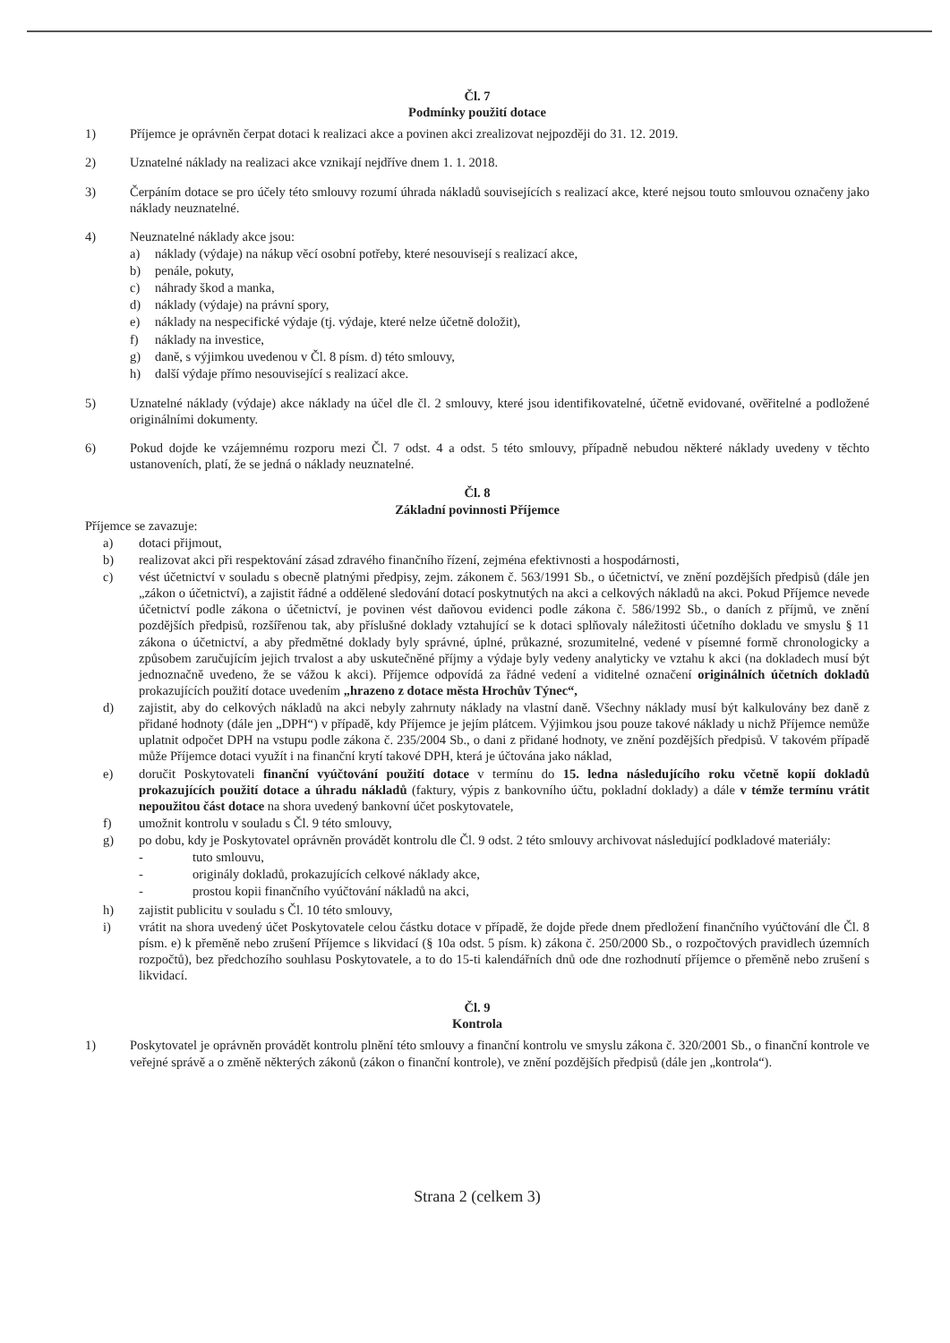Čl. 7
Podmínky použití dotace
1) Příjemce je oprávněn čerpat dotaci k realizaci akce a povinen akci zrealizovat nejpozději do 31. 12. 2019.
2) Uznatelné náklady na realizaci akce vznikají nejdříve dnem 1. 1. 2018.
3) Čerpáním dotace se pro účely této smlouvy rozumí úhrada nákladů souvisejících s realizací akce, které nejsou touto smlouvou označeny jako náklady neuznatelné.
4) Neuznatelné náklady akce jsou:
a) náklady (výdaje) na nákup věcí osobní potřeby, které nesouvisejí s realizací akce,
b) penále, pokuty,
c) náhrady škod a manka,
d) náklady (výdaje) na právní spory,
e) náklady na nespecifické výdaje (tj. výdaje, které nelze účetně doložit),
f) náklady na investice,
g) daně, s výjimkou uvedenou v Čl. 8 písm. d) této smlouvy,
h) další výdaje přímo nesouvisející s realizací akce.
5) Uznatelné náklady (výdaje) akce náklady na účel dle čl. 2 smlouvy, které jsou identifikovatelné, účetně evidované, ověřitelné a podložené originálními dokumenty.
6) Pokud dojde ke vzájemnému rozporu mezi Čl. 7 odst. 4 a odst. 5 této smlouvy, případně nebudou některé náklady uvedeny v těchto ustanoveních, platí, že se jedná o náklady neuznatelné.
Čl. 8
Základní povinnosti Příjemce
Příjemce se zavazuje:
a) dotaci přijmout,
b) realizovat akci při respektování zásad zdravého finančního řízení, zejména efektivnosti a hospodárnosti,
c) vést účetnictví v souladu s obecně platnými předpisy, zejm. zákonem č. 563/1991 Sb., o účetnictví, ve znění pozdějších předpisů (dále jen „zákon o účetnictví), a zajistit řádné a oddělené sledování dotací poskytnutých na akci a celkových nákladů na akci. Pokud Příjemce nevede účetnictví podle zákona o účetnictví, je povinen vést daňovou evidenci podle zákona č. 586/1992 Sb., o daních z příjmů, ve znění pozdějších předpisů, rozšířenou tak, aby příslušné doklady vztahující se k dotaci splňovaly náležitosti účetního dokladu ve smyslu § 11 zákona o účetnictví, a aby předmětné doklady byly správné, úplné, průkazné, srozumitelné, vedené v písemné formě chronologicky a způsobem zaručujícím jejich trvalost a aby uskutečněné příjmy a výdaje byly vedeny analyticky ve vztahu k akci (na dokladech musí být jednoznačně uvedeno, že se vážou k akci). Příjemce odpovídá za řádné vedení a viditelné označení originálních účetních dokladů prokazujících použití dotace uvedením „hrazeno z dotace města Hrochův Týnec“,
d) zajistit, aby do celkových nákladů na akci nebyly zahrnuty náklady na vlastní daně. Všechny náklady musí být kalkulovány bez daně z přidané hodnoty (dále jen „DPH“) v případě, kdy Příjemce je jejím plátcem. Výjimkou jsou pouze takové náklady u nichž Příjemce nemůže uplatnit odpočet DPH na vstupu podle zákona č. 235/2004 Sb., o dani z přidané hodnoty, ve znění pozdějších předpisů. V takovém případě může Příjemce dotaci využít i na finanční krytí takové DPH, která je účtována jako náklad,
e) doručit Poskytovateli finanční vyúčtování použití dotace v termínu do 15. ledna následujícího roku včetně kopií dokladů prokazujících použití dotace a úhradu nákladů (faktury, výpis z bankovního účtu, pokladní doklady) a dále v témže termínu vrátit nepoužitou část dotace na shora uvedený bankovní účet poskytovatele,
f) umožnit kontrolu v souladu s Čl. 9 této smlouvy,
g) po dobu, kdy je Poskytovatel oprávněn provádět kontrolu dle Čl. 9 odst. 2 této smlouvy archivovat následující podkladové materiály:
- tuto smlouvu,
- originály dokladů, prokazujících celkové náklady akce,
- prostou kopii finančního vyúčtování nákladů na akci,
h) zajistit publicitu v souladu s Čl. 10 této smlouvy,
i) vrátit na shora uvedený účet Poskytovatele celou částku dotace v případě, že dojde přede dnem předložení finančního vyúčtování dle Čl. 8 písm. e) k přeměně nebo zrušení Příjemce s likvidací (§ 10a odst. 5 písm. k) zákona č. 250/2000 Sb., o rozpočtových pravidlech územních rozpočtů), bez předchozího souhlasu Poskytovatele, a to do 15-ti kalendářních dnů ode dne rozhodnutí příjemce o přeměně nebo zrušení s likvidací.
Čl. 9
Kontrola
1) Poskytovatel je oprávněn provádět kontrolu plnění této smlouvy a finanční kontrolu ve smyslu zákona č. 320/2001 Sb., o finanční kontrole ve veřejné správě a o změně některých zákonů (zákon o finanční kontrole), ve znění pozdějších předpisů (dále jen „kontrola“).
Strana 2 (celkem 3)